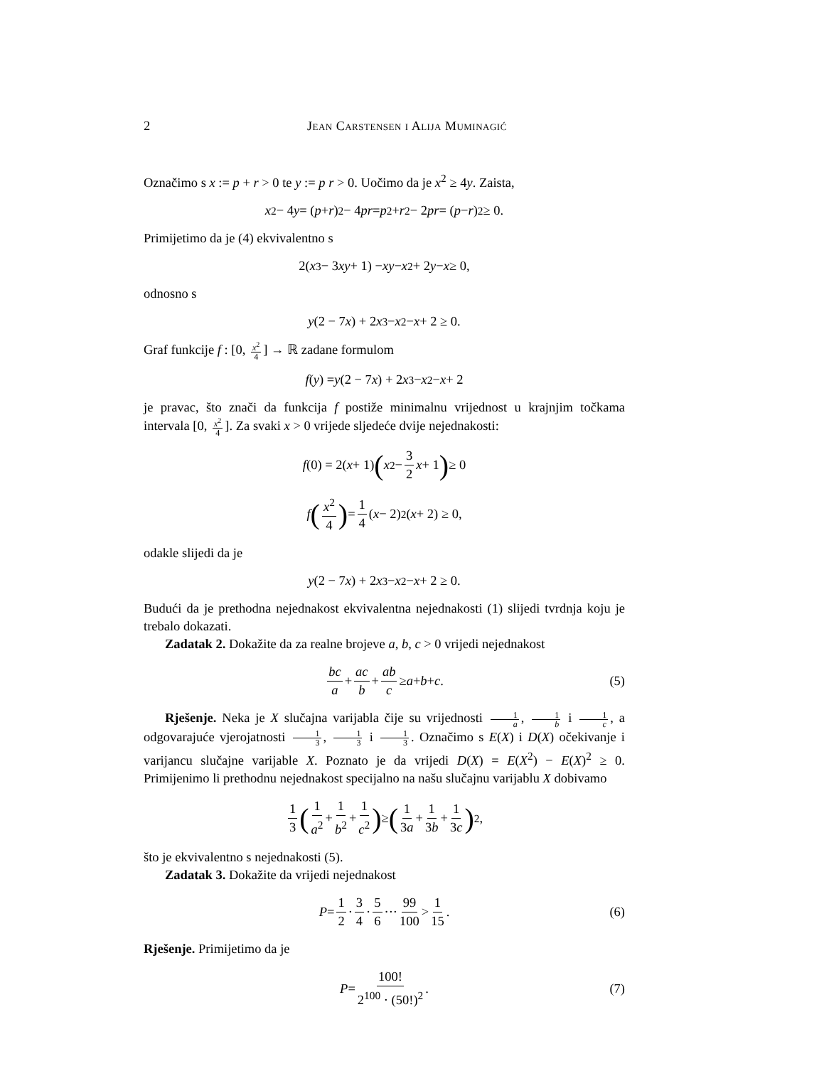2 Jean Carstensen i Alija Muminagić
Označimo s x := p + r > 0 te y := p r > 0. Uočimo da je x<sup>2</sup> ≥ 4y. Zaista,
x<sup>2</sup> − 4 y = (p + r)<sup>2</sup> − 4 pr = p<sup>2</sup> + r<sup>2</sup> − 2 pr = (p − r)<sup>2</sup> ≥ 0.
Primijetimo da je (4) ekvivalentno s
2(x<sup>3</sup> − 3 xy + 1) − xy − x<sup>2</sup> + 2 y − x ≥ 0,
odnosno s
y (2 − 7 x) + 2 x<sup>3</sup> − x<sup>2</sup> − x + 2 ≥ 0.
Graf funkcije f : [0, x<sup>2</sup> 4] → ℝ zadane formulom
f (y) = y (2 − 7 x) + 2 x<sup>3</sup> − x<sup>2</sup> − x + 2
je pravac, što znači da funkcija f postiže minimalnu vrijednost u krajnjim točkama intervala [0, x<sup>2</sup> 4]. Za svaki x > 0 vrijede sljedeće dvije nejednakosti:
f (0) = 2(x + 1) (x<sup>2</sup> − 3 2 x + 1) ≥ 0
f (x<sup>2</sup> 4) = 1 4 (x − 2)<sup>2</sup>(x + 2) ≥ 0,
odakle slijedi da je
y (2 − 7 x) + 2 x<sup>3</sup> − x<sup>2</sup> − x + 2 ≥ 0.
Budući da je prethodna nejednakost ekvivalentna nejednakosti (1) slijedi tvrdnja koju je trebalo dokazati.
Zadatak 2. Dokažite da za realne brojeve a, b, c > 0 vrijedi nejednakost
bc a + ac b + ab c ≥ a + b + c. (5)
Rješenje. Neka je X slučajna varijabla čije su vrijednosti 1 a, 1 b i 1 c, a odgovarajuće vjerojatnosti 1 3, 1 3 i 1 3. Označimo s E(X) i D(X) očekivanje i varijancu slučajne varijable X. Poznato je da vrijedi D(X) = E(X<sup>2</sup>) − E(X)<sup>2</sup> ≥ 0. Primijenimo li prethodnu nejednakost specijalno na našu slučajnu varijablu X dobivamo
1 3 (1 a<sup>2</sup> + 1 b<sup>2</sup> + 1 c<sup>2</sup>) ≥ (1 3a + 1 3b + 1 3c)<sup>2</sup>,
što je ekvivalentno s nejednakosti (5).
Zadatak 3. Dokažite da vrijedi nejednakost
P = 1 2 · 3 4 · 5 6 ··· 99 100 > 1 15. (6)
Rješenje. Primijetimo da je
P = 100! 2<sup>100</sup> · (50!)<sup>2</sup>. (7)